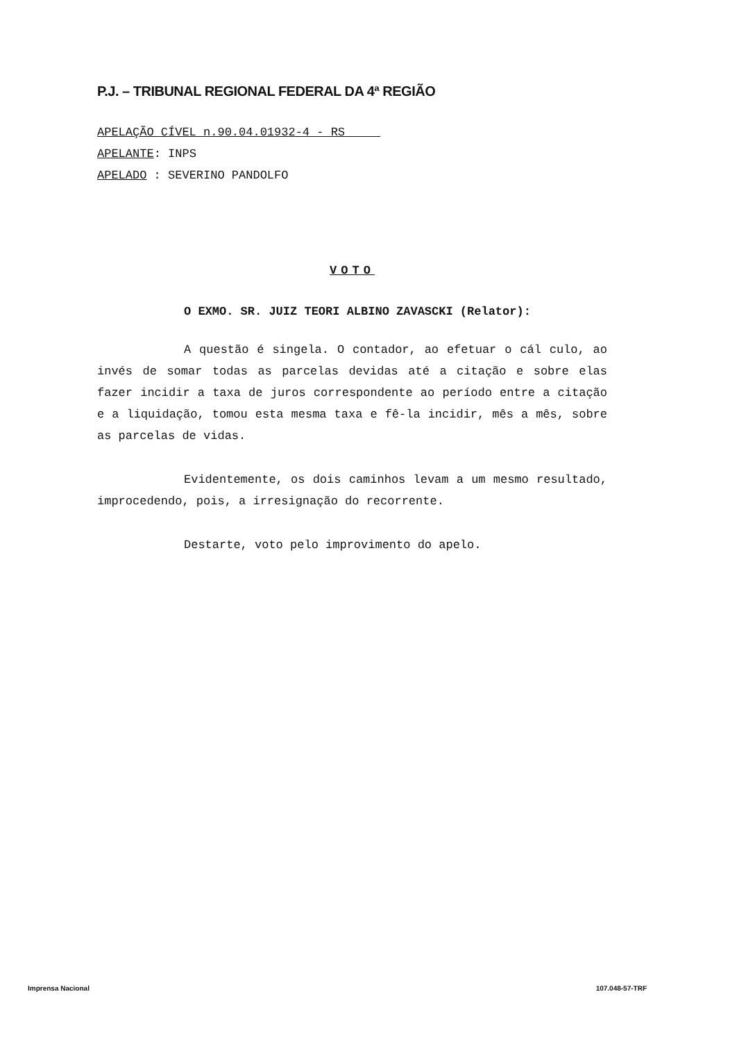P.J. – TRIBUNAL REGIONAL FEDERAL DA 4ª REGIÃO
APELAÇÃO CÍVEL n.90.04.01932-4 - RS
APELANTE: INPS
APELADO : SEVERINO PANDOLFO
VOTO
O EXMO. SR. JUIZ TEORI ALBINO ZAVASCKI (Relator):
A questão é singela. O contador, ao efetuar o cál culo, ao invés de somar todas as parcelas devidas até a citação e sobre elas fazer incidir a taxa de juros correspondente ao período entre a citação e a liquidação, tomou esta mesma taxa e fê-la incidir, mês a mês, sobre as parcelas de vidas.
Evidentemente, os dois caminhos levam a um mesmo resultado, improcedendo, pois, a irresignação do recorrente.
Destarte, voto pelo improvimento do apelo.
Imprensa Nacional 107.048-57-TRF